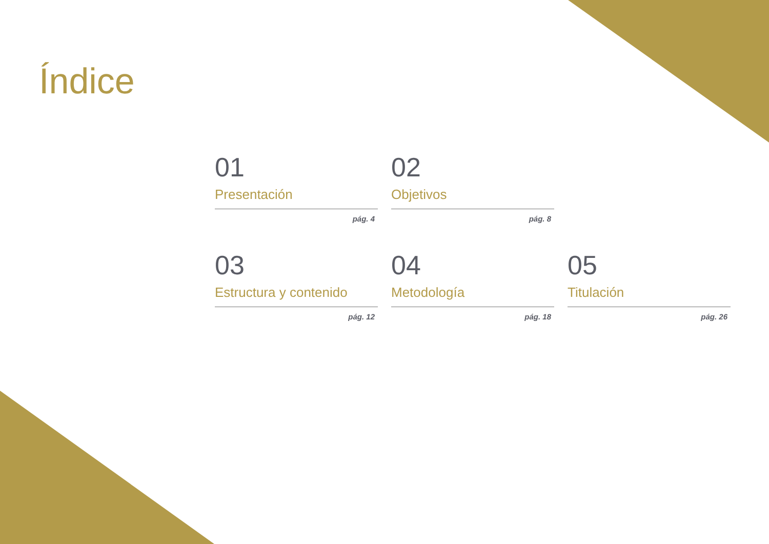Índice
01
Presentación
pág. 4
02
Objetivos
pág. 8
03
Estructura y contenido
pág. 12
04
Metodología
pág. 18
05
Titulación
pág. 26